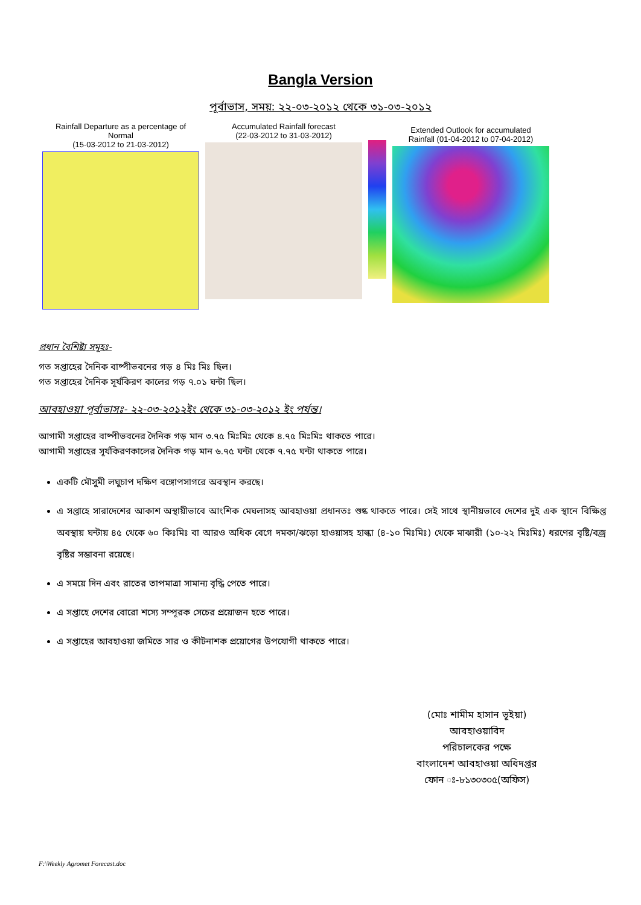Bangla Version
পূর্বাভাস, সময়: ২২-০৩-২০১২ থেকে ৩১-০৩-২০১২
Rainfall Departure as a percentage of Normal
(15-03-2012 to 21-03-2012)
Accumulated Rainfall forecast
(22-03-2012 to 31-03-2012)
Extended Outlook for accumulated
Rainfall (01-04-2012 to 07-04-2012)
প্রধান বৈশিষ্ট্য সমূহঃ-
গত সপ্তাহের দৈনিক বাষ্পীভবনের গড় ৪ মিঃ মিঃ ছিল।
গত সপ্তাহের দৈনিক সূর্যকিরণ কালের গড় ৭.০১ ঘন্টা ছিল।
আবহাওয়া পূর্বাভাসঃ- ২২-০৩-২০১২ইং থেকে ৩১-০৩-২০১২ ইং পর্যন্ত।
আগামী সপ্তাহের বাষ্পীভবনের দৈনিক গড় মান ৩.৭৫ মিঃমিঃ থেকে ৪.৭৫ মিঃমিঃ থাকতে পারে।
আগামী সপ্তাহের সূর্যকিরণকালের দৈনিক গড় মান ৬.৭৫ ঘন্টা থেকে ৭.৭৫ ঘন্টা থাকতে পারে।
একটি মৌসুমী লঘুচাপ দক্ষিণ বঙ্গোপসাগরে অবস্থান করছে।
এ সপ্তাহে সারাদেশের আকাশ অস্থায়ীভাবে আংশিক মেঘলাসহ আবহাওয়া প্রধানতঃ শুষ্ক থাকতে পারে। সেই সাথে স্থানীয়ভাবে দেশের দুই এক স্থানে বিক্ষিপ্ত অবস্থায় ঘন্টায় ৪৫ থেকে ৬০ কিঃমিঃ বা আরও অধিক বেগে দমকা/ঝড়ো হাওয়াসহ হাল্কা (৪-১০ মিঃমিঃ) থেকে মাঝারী (১০-২২ মিঃমিঃ) ধরণের বৃষ্টি/বজ্র বৃষ্টির সম্ভাবনা রয়েছে।
এ সময়ে দিন এবং রাতের তাপমাত্রা সামান্য বৃদ্ধি পেতে পারে।
এ সপ্তাহে দেশের বোরো শস্যে সম্পূরক সেচের প্রয়োজন হতে পারে।
এ সপ্তাহের আবহাওয়া জমিতে সার ও কীটনাশক প্রয়োগের উপযোগী থাকতে পারে।
(মোঃ শামীম হাসান ভূইয়া)
আবহাওয়াবিদ
পরিচালকের পক্ষে
বাংলাদেশ আবহাওয়া অধিদপ্তর
ফোন ঃ-৮১৩০৩০৫(অফিস)
F:\Weekly Agromet Forecast.doc